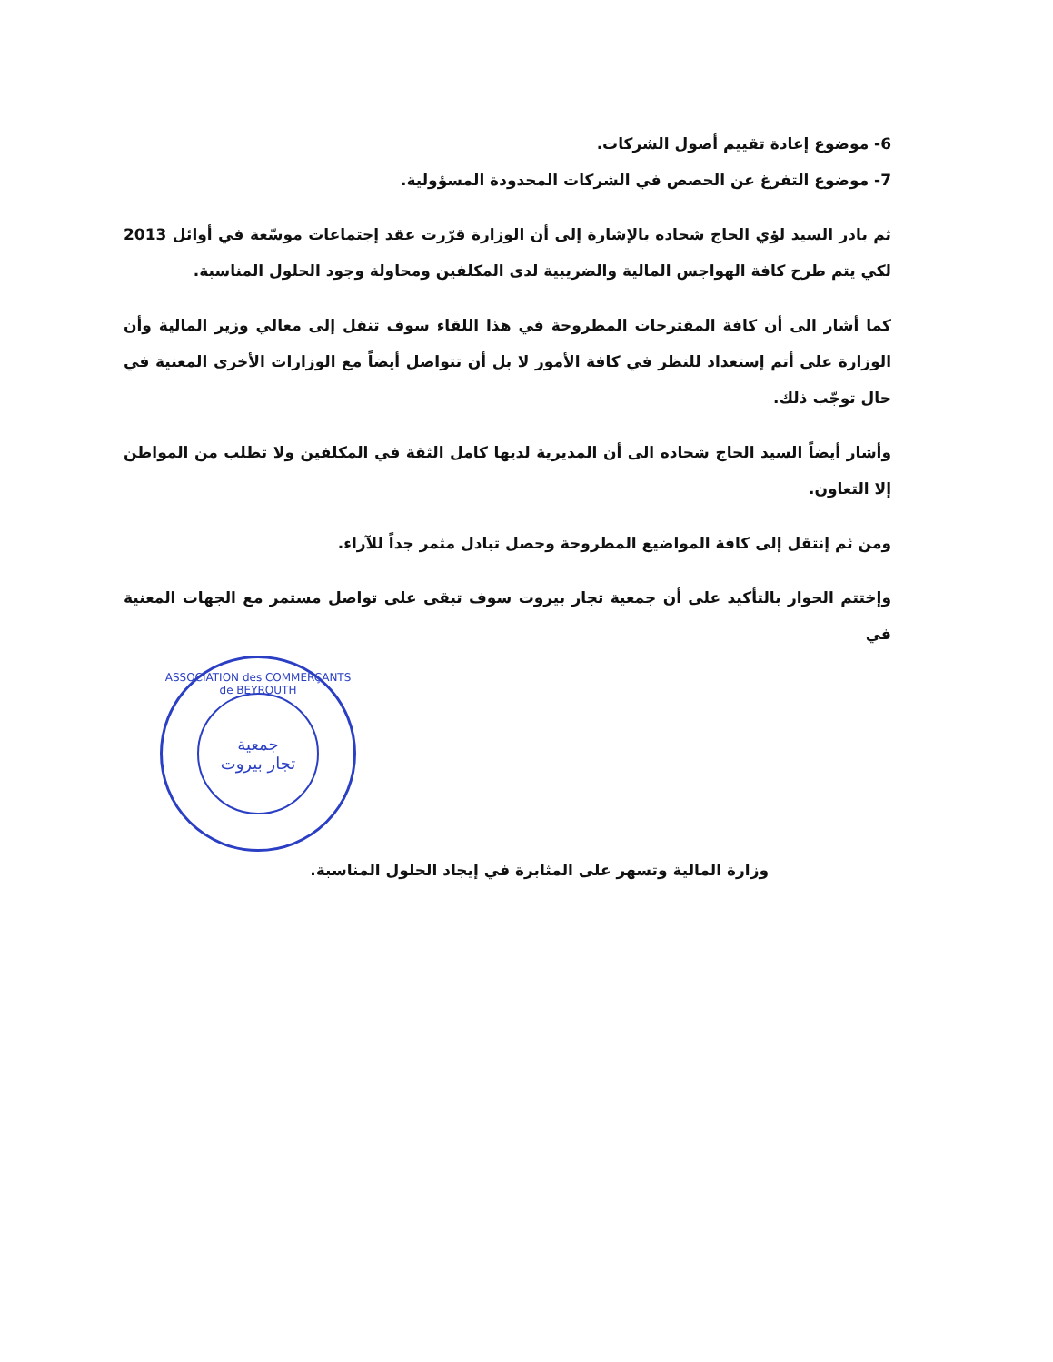6- موضوع إعادة تقييم أصول الشركات.
7- موضوع التفرغ عن الحصص في الشركات المحدودة المسؤولية.
ثم بادر السيد لؤي الحاج شحاده بالإشارة إلى أن الوزارة قرّرت عقد إجتماعات موسّعة في أوائل 2013 لكي يتم طرح كافة الهواجس المالية والضريبية لدى المكلفين ومحاولة وجود الحلول المناسبة.
كما أشار الى أن كافة المقترحات المطروحة في هذا اللقاء سوف تنقل إلى معالي وزير المالية وأن الوزارة على أتم إستعداد للنظر في كافة الأمور لا بل أن تتواصل أيضاً مع الوزارات الأخرى المعنية في حال توجّب ذلك.
وأشار أيضاً السيد الحاج شحاده الى أن المديرية لديها كامل الثقة في المكلفين ولا تطلب من المواطن إلا التعاون.
ومن ثم إنتقل إلى كافة المواضيع المطروحة وحصل تبادل مثمر جداً للآراء.
وإختتم الحوار بالتأكيد على أن جمعية تجار بيروت سوف تبقى على تواصل مستمر مع الجهات المعنية في
ASSOCIATION des COMMERÇANTS de BEYROUTH
جمعية
تجار بيروت
وزارة المالية وتسهر على المثابرة في إيجاد الحلول المناسبة.